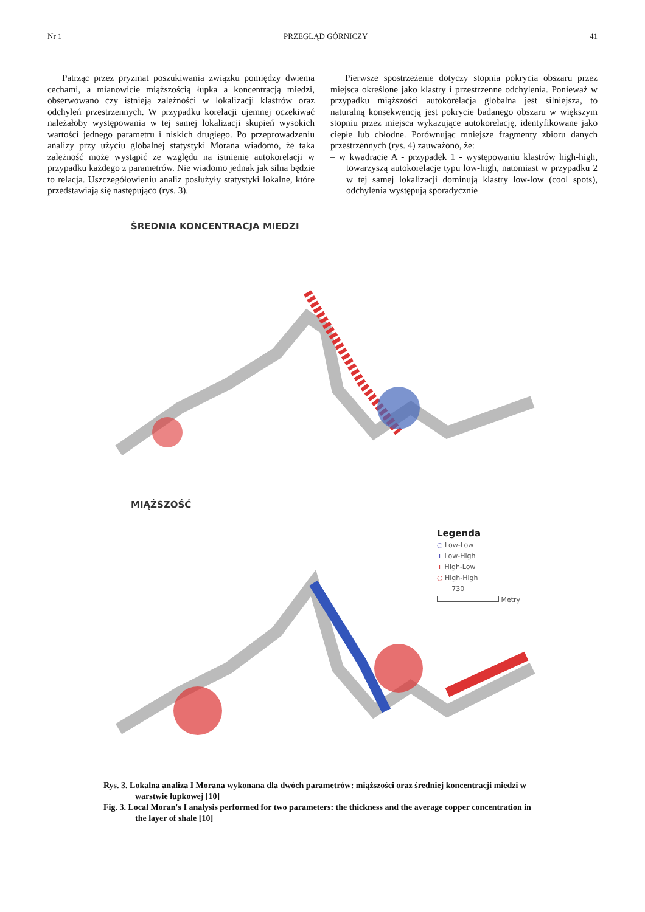Nr 1 PRZEGLĄD GÓRNICZY 41
Patrząc przez pryzmat poszukiwania związku pomiędzy dwiema cechami, a mianowicie miąższością łupka a koncentracją miedzi, obserwowano czy istnieją zależności w lokalizacji klastrów oraz odchyleń przestrzennych. W przypadku korelacji ujemnej oczekiwać należałoby występowania w tej samej lokalizacji skupień wysokich wartości jednego parametru i niskich drugiego. Po przeprowadzeniu analizy przy użyciu globalnej statystyki Morana wiadomo, że taka zależność może wystąpić ze względu na istnienie autokorelacji w przypadku każdego z parametrów. Nie wiadomo jednak jak silna będzie to relacja. Uszczegółowieniu analiz posłużyły statystyki lokalne, które przedstawiają się następująco (rys. 3).
Pierwsze spostrzeżenie dotyczy stopnia pokrycia obszaru przez miejsca określone jako klastry i przestrzenne odchylenia. Ponieważ w przypadku miąższości autokorelacja globalna jest silniejsza, to naturalną konsekwencją jest pokrycie badanego obszaru w większym stopniu przez miejsca wykazujące autokorelację, identyfikowane jako ciepłe lub chłodne. Porównując mniejsze fragmenty zbioru danych przestrzennych (rys. 4) zauważono, że:
– w kwadracie A - przypadek 1 - występowaniu klastrów high-high, towarzyszą autokorelacje typu low-high, natomiast w przypadku 2 w tej samej lokalizacji dominują klastry low-low (cool spots), odchylenia występują sporadycznie
ŚREDNIA KONCENTRACJA MIEDZI
MIĄŻSZOŚĆ
Legenda
○ Low-Low
+ Low-High
+ High-Low
○ High-High
730
Metry
Rys. 3. Lokalna analiza I Morana wykonana dla dwóch parametrów: miąższości oraz średniej koncentracji miedzi w warstwie łupkowej [10]
Fig. 3. Local Moran's I analysis performed for two parameters: the thickness and the average copper concentration in the layer of shale [10]